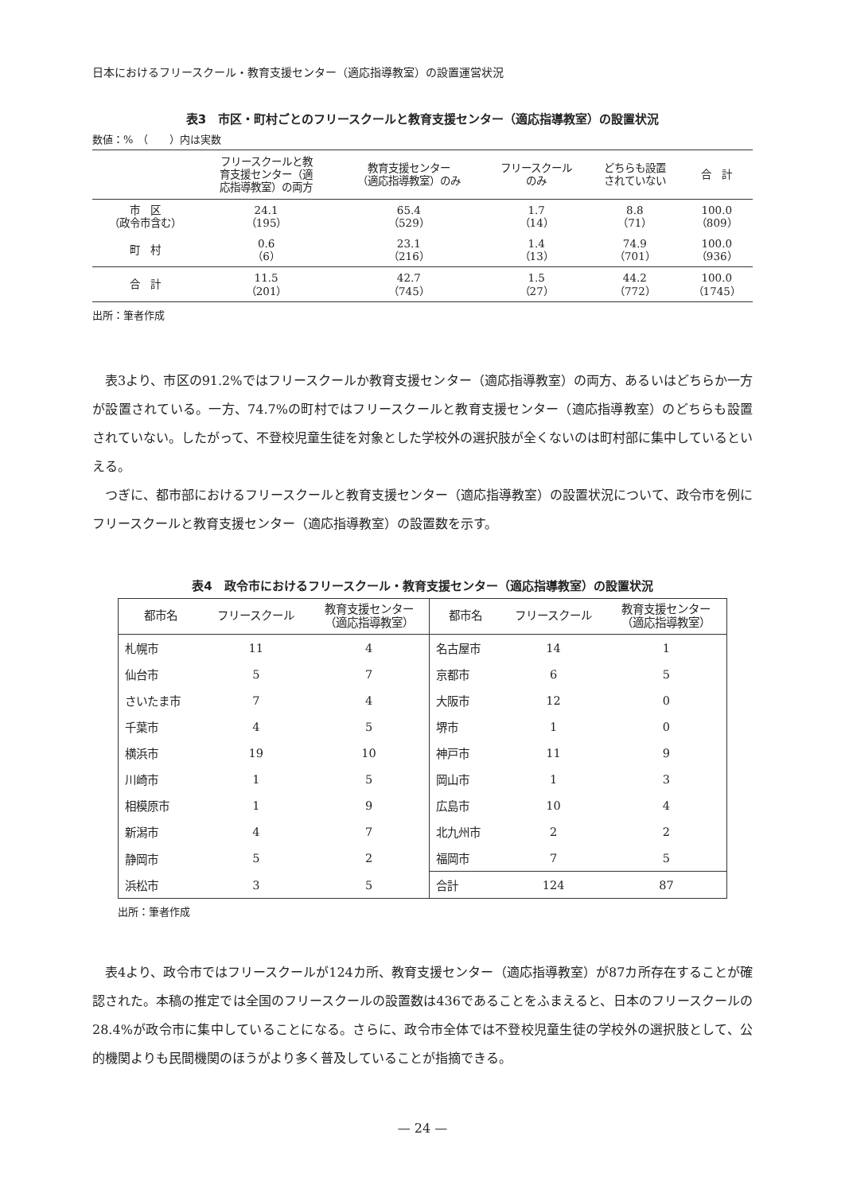日本におけるフリースクール・教育支援センター（適応指導教室）の設置運営状況
表3　市区・町村ごとのフリースクールと教育支援センター（適応指導教室）の設置状況
数値：%　（　　）内は実数
| | フリースクールと教 育支援センター（適 応指導教室）の両方 | 教育支援センター （適応指導教室）のみ | フリースクール のみ | どちらも設置 されていない | 合 計 |
| --- | --- | --- | --- | --- | --- |
| 市 区 （政令市含む） | 24.1 （195） | 65.4 （529） | 1.7 （14） | 8.8 （71） | 100.0 （809） |
| 町 村 | 0.6 （6） | 23.1 （216） | 1.4 （13） | 74.9 （701） | 100.0 （936） |
| 合 計 | 11.5 （201） | 42.7 （745） | 1.5 （27） | 44.2 （772） | 100.0 （1745） |
出所：筆者作成
表3より、市区の91.2%ではフリースクールか教育支援センター（適応指導教室）の両方、あるいはどちらか一方が設置されている。一方、74.7%の町村ではフリースクールと教育支援センター（適応指導教室）のどちらも設置されていない。したがって、不登校児童生徒を対象とした学校外の選択肢が全くないのは町村部に集中しているといえる。
つぎに、都市部におけるフリースクールと教育支援センター（適応指導教室）の設置状況について、政令市を例にフリースクールと教育支援センター（適応指導教室）の設置数を示す。
表4　政令市におけるフリースクール・教育支援センター（適応指導教室）の設置状況
| 都市名 | フリースクール | 教育支援センター （適応指導教室） | 都市名 | フリースクール | 教育支援センター （適応指導教室） |
| --- | --- | --- | --- | --- | --- |
| 札幌市 | 11 | 4 | 名古屋市 | 14 | 1 |
| 仙台市 | 5 | 7 | 京都市 | 6 | 5 |
| さいたま市 | 7 | 4 | 大阪市 | 12 | 0 |
| 千葉市 | 4 | 5 | 堺市 | 1 | 0 |
| 横浜市 | 19 | 10 | 神戸市 | 11 | 9 |
| 川崎市 | 1 | 5 | 岡山市 | 1 | 3 |
| 相模原市 | 1 | 9 | 広島市 | 10 | 4 |
| 新潟市 | 4 | 7 | 北九州市 | 2 | 2 |
| 静岡市 | 5 | 2 | 福岡市 | 7 | 5 |
| 浜松市 | 3 | 5 | 合計 | 124 | 87 |
出所：筆者作成
表4より、政令市ではフリースクールが124カ所、教育支援センター（適応指導教室）が87カ所存在することが確認された。本稿の推定では全国のフリースクールの設置数は436であることをふまえると、日本のフリースクールの28.4%が政令市に集中していることになる。さらに、政令市全体では不登校児童生徒の学校外の選択肢として、公的機関よりも民間機関のほうがより多く普及していることが指摘できる。
— 24 —